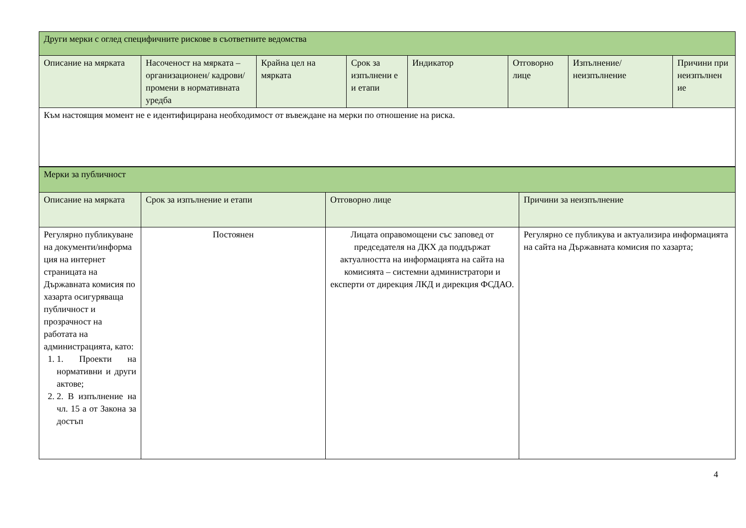| Други мерки с оглед специфичните рискове в съответните ведомства | | | | | | | |
| Описание на мярката | Насоченост на мярката – организационен/ кадрови/ промени в нормативната уредба | Крайна цел на мярката | Срок за изпълнени е и етапи | Индикатор | Отговорно лице | Изпълнение/ неизпълнение | Причини при неизпълнен ие |
| Към настоящия момент не е идентифицирана необходимост от въвеждане на мерки по отношение на риска. | | | | | | | |
| Мерки за публичност | | | |
| Описание на мярката | Срок за изпълнение и етапи | Отговорно лице | Причини за неизпълнение |
| Регулярно публикуване на документи/информа ция на интернет страницата на Държавната комисия по хазарта осигуряваща публичност и прозрачност на работата на администрацията, като: 1. 1. Проекти на нормативни и други актове; 2. 2. В изпълнение на чл. 15 а от Закона за достъп | Постоянен | Лицата оправомощени със заповед от председателя на ДКХ да поддържат актуалността на информацията на сайта на комисията – системни администратори и експерти от дирекция ЛКД и дирекция ФСДАО. | Регулярно се публикува и актуализира информацията на сайта на Държавната комисия по хазарта; |
4